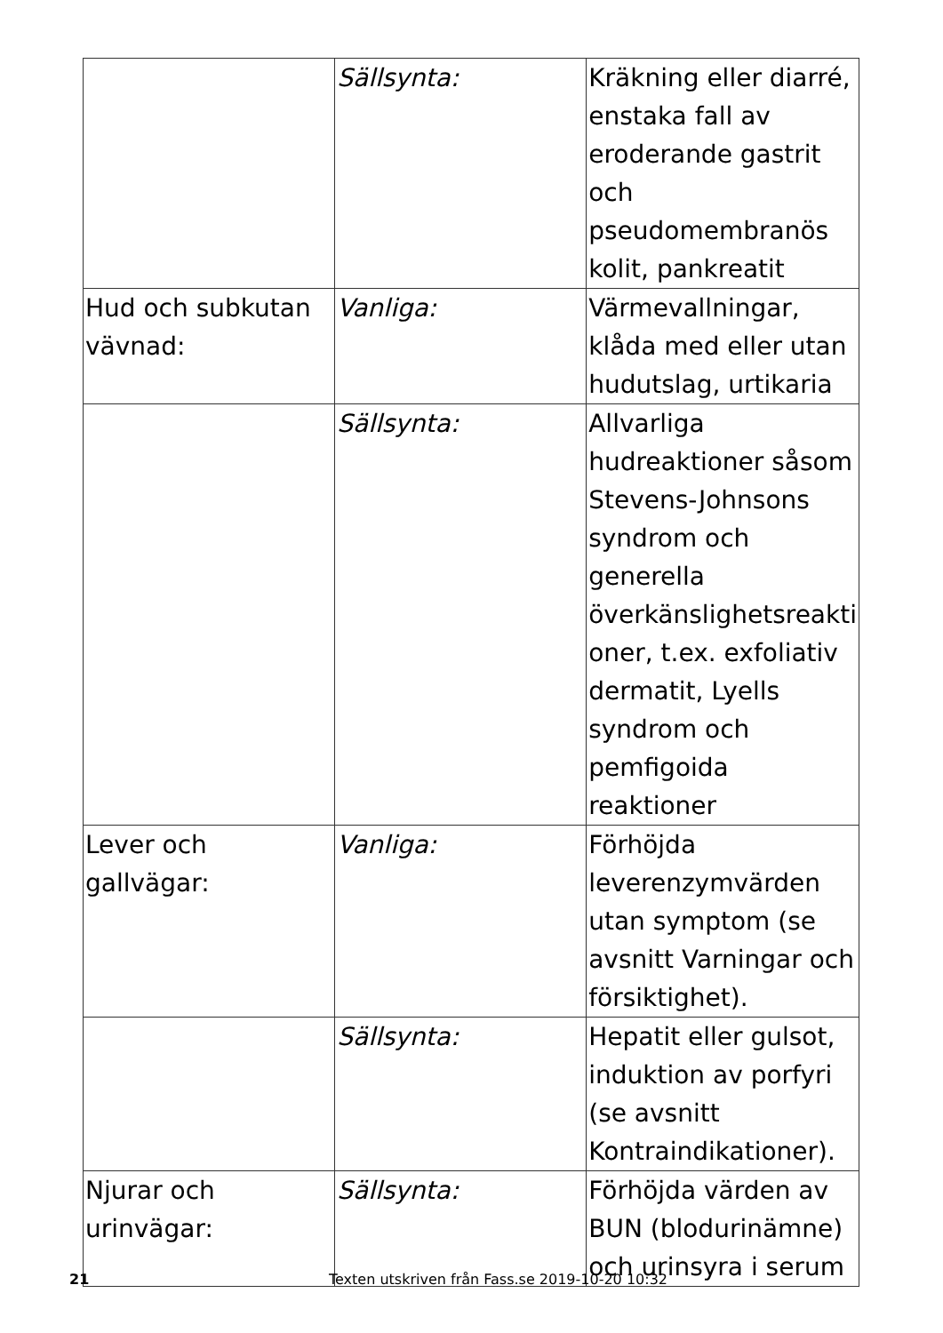| | Sällsynta: | Kräkning eller diarré, enstaka fall av eroderande gastrit och pseudomembranös kolit, pankreatit |
| Hud och subkutan vävnad: | Vanliga: | Värmevallningar, klåda med eller utan hudutslag, urtikaria |
| | Sällsynta: | Allvarliga hudreaktioner såsom Stevens-Johnsons syndrom och generella överkänslighetsreakti oner, t.ex. exfoliativ dermatit, Lyells syndrom och pemfigoida reaktioner |
| Lever och gallvägar: | Vanliga: | Förhöjda leverenzymvärden utan symptom (se avsnitt Varningar och försiktighet). |
| | Sällsynta: | Hepatit eller gulsot, induktion av porfyri (se avsnitt Kontraindikationer). |
| Njurar och urinvägar: | Sällsynta: | Förhöjda värden av BUN (blodurinämne) och urinsyra i serum |
21 Texten utskriven från Fass.se 2019-10-20 10:32